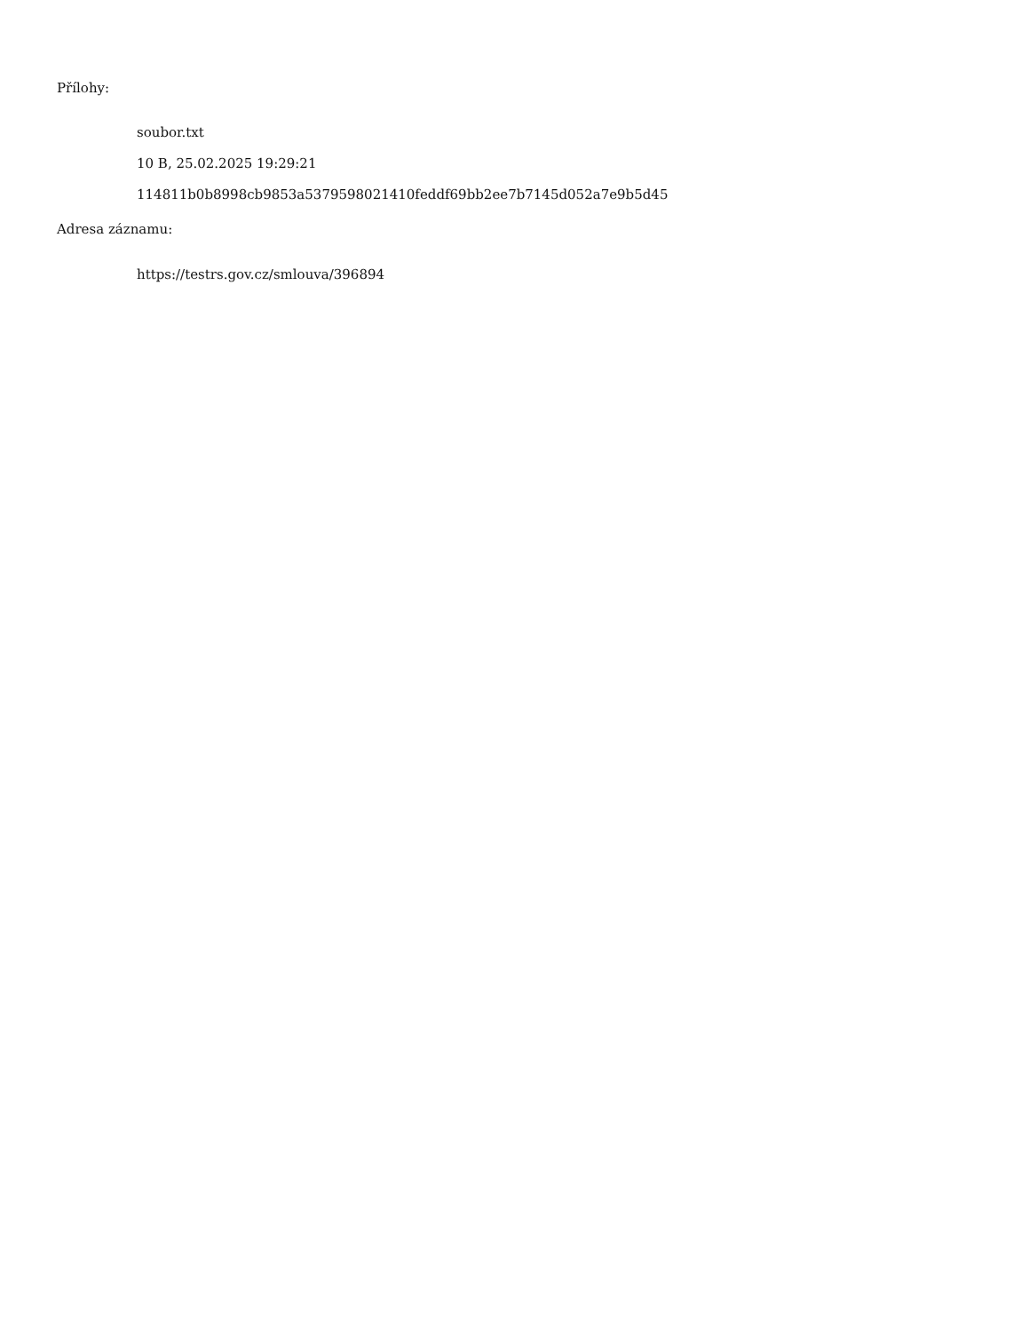Přílohy:
soubor.txt
10 B, 25.02.2025 19:29:21
114811b0b8998cb9853a5379598021410feddf69bb2ee7b7145d052a7e9b5d45
Adresa záznamu:
https://testrs.gov.cz/smlouva/396894